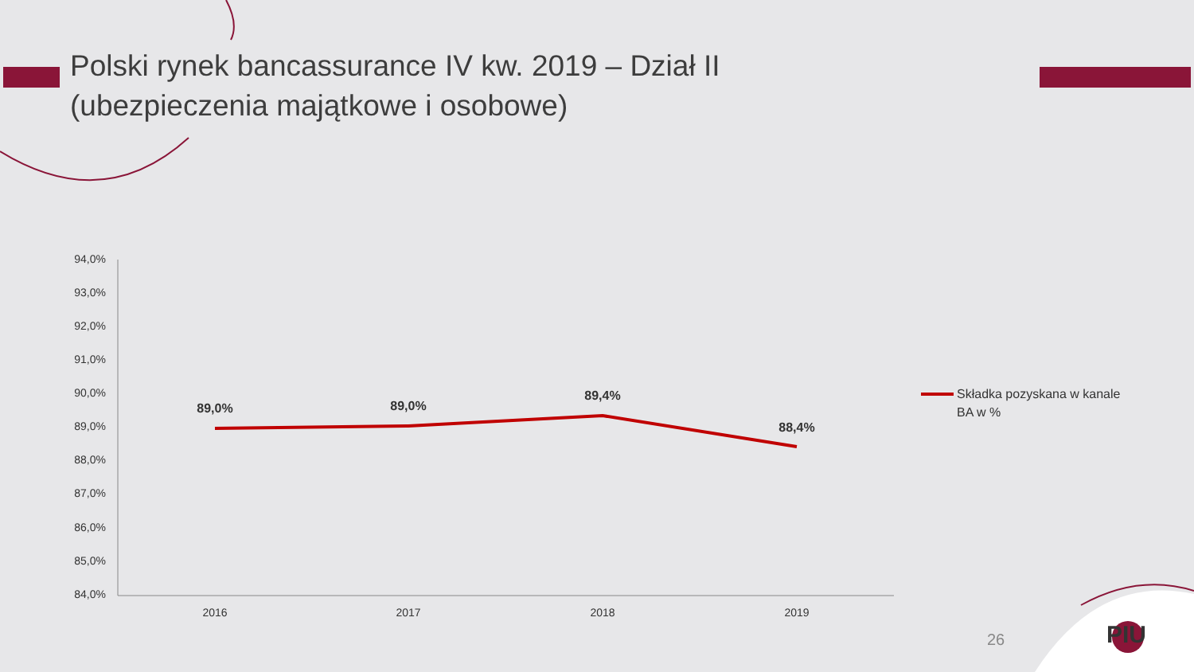Polski rynek bancassurance IV kw. 2019 – Dział II
(ubezpieczenia majątkowe i osobowe)
94,0%
93,0%
92,0%
91,0%
90,0%
89,0%
88,0%
87,0%
86,0%
85,0%
84,0%
89,0%
89,0%
89,4%
88,4%
2016
2017
2018
2019
Składka pozyskana w kanale
BA w %
26 PIU